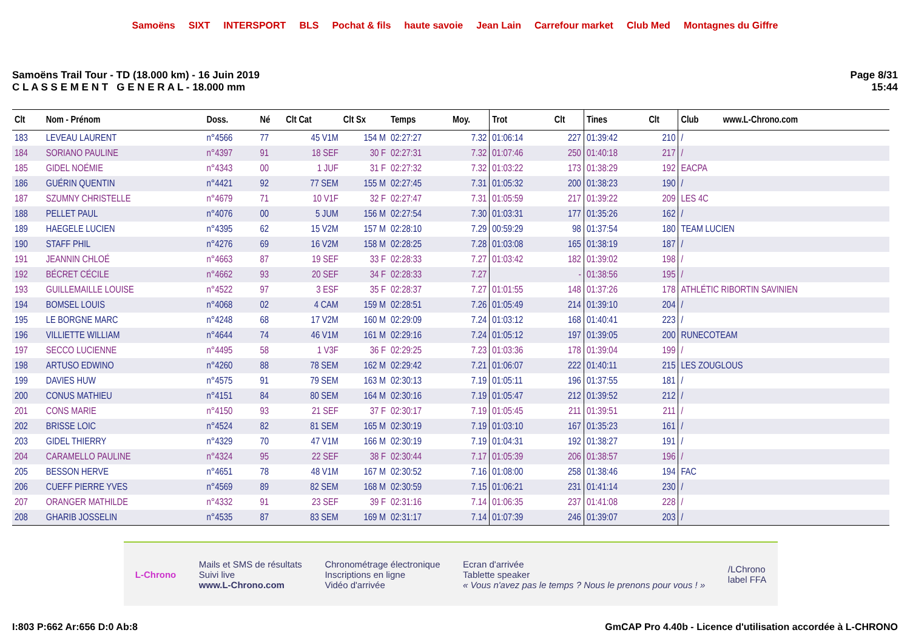Samoëns SIXT INTERSPORT BLS Pochat & fils haute savoie Jean Lain Carrefour market Club Med Montagnes du Giffre
Samoëns Trail Tour - TD (18.000 km) - 16 Juin 2019
C L A S S E M E N T G E N E R A L - 18.000 mm
Page 8/31
15:44
| Clt | Nom - Prénom | Doss. | Né | Clt Cat | Clt Sx | Temps | Moy. | Trot | Clt | Tines | Clt | Club www.L-Chrono.com |
| --- | --- | --- | --- | --- | --- | --- | --- | --- | --- | --- | --- | --- |
| 183 | LEVEAU LAURENT | n°4566 | 77 | 45 V1M | 154 M | 02:27:27 | 7.32 | 01:06:14 | 227 | 01:39:42 | 210 | / |
| 184 | SORIANO PAULINE | n°4397 | 91 | 18 SEF | 30 F | 02:27:31 | 7.32 | 01:07:46 | 250 | 01:40:18 | 217 | / |
| 185 | GIDEL NOÉMIE | n°4343 | 00 | 1 JUF | 31 F | 02:27:32 | 7.32 | 01:03:22 | 173 | 01:38:29 | 192 | EACPA |
| 186 | GUÉRIN QUENTIN | n°4421 | 92 | 77 SEM | 155 M | 02:27:45 | 7.31 | 01:05:32 | 200 | 01:38:23 | 190 | / |
| 187 | SZUMNY CHRISTELLE | n°4679 | 71 | 10 V1F | 32 F | 02:27:47 | 7.31 | 01:05:59 | 217 | 01:39:22 | 209 | LES 4C |
| 188 | PELLET PAUL | n°4076 | 00 | 5 JUM | 156 M | 02:27:54 | 7.30 | 01:03:31 | 177 | 01:35:26 | 162 | / |
| 189 | HAEGELE LUCIEN | n°4395 | 62 | 15 V2M | 157 M | 02:28:10 | 7.29 | 00:59:29 | 98 | 01:37:54 | 180 | TEAM LUCIEN |
| 190 | STAFF PHIL | n°4276 | 69 | 16 V2M | 158 M | 02:28:25 | 7.28 | 01:03:08 | 165 | 01:38:19 | 187 | / |
| 191 | JEANNIN CHLOÉ | n°4663 | 87 | 19 SEF | 33 F | 02:28:33 | 7.27 | 01:03:42 | 182 | 01:39:02 | 198 | / |
| 192 | BÉCRET CÉCILE | n°4662 | 93 | 20 SEF | 34 F | 02:28:33 | 7.27 | | - | 01:38:56 | 195 | / |
| 193 | GUILLEMAILLE LOUISE | n°4522 | 97 | 3 ESF | 35 F | 02:28:37 | 7.27 | 01:01:55 | 148 | 01:37:26 | 178 | ATHLÉTIC RIBORTIN SAVINIEN |
| 194 | BOMSEL LOUIS | n°4068 | 02 | 4 CAM | 159 M | 02:28:51 | 7.26 | 01:05:49 | 214 | 01:39:10 | 204 | / |
| 195 | LE BORGNE MARC | n°4248 | 68 | 17 V2M | 160 M | 02:29:09 | 7.24 | 01:03:12 | 168 | 01:40:41 | 223 | / |
| 196 | VILLIETTE WILLIAM | n°4644 | 74 | 46 V1M | 161 M | 02:29:16 | 7.24 | 01:05:12 | 197 | 01:39:05 | 200 | RUNECOTEAM |
| 197 | SECCO LUCIENNE | n°4495 | 58 | 1 V3F | 36 F | 02:29:25 | 7.23 | 01:03:36 | 178 | 01:39:04 | 199 | / |
| 198 | ARTUSO EDWINO | n°4260 | 88 | 78 SEM | 162 M | 02:29:42 | 7.21 | 01:06:07 | 222 | 01:40:11 | 215 | LES ZOUGLOUS |
| 199 | DAVIES HUW | n°4575 | 91 | 79 SEM | 163 M | 02:30:13 | 7.19 | 01:05:11 | 196 | 01:37:55 | 181 | / |
| 200 | CONUS MATHIEU | n°4151 | 84 | 80 SEM | 164 M | 02:30:16 | 7.19 | 01:05:47 | 212 | 01:39:52 | 212 | / |
| 201 | CONS MARIE | n°4150 | 93 | 21 SEF | 37 F | 02:30:17 | 7.19 | 01:05:45 | 211 | 01:39:51 | 211 | / |
| 202 | BRISSE LOIC | n°4524 | 82 | 81 SEM | 165 M | 02:30:19 | 7.19 | 01:03:10 | 167 | 01:35:23 | 161 | / |
| 203 | GIDEL THIERRY | n°4329 | 70 | 47 V1M | 166 M | 02:30:19 | 7.19 | 01:04:31 | 192 | 01:38:27 | 191 | / |
| 204 | CARAMELLO PAULINE | n°4324 | 95 | 22 SEF | 38 F | 02:30:44 | 7.17 | 01:05:39 | 206 | 01:38:57 | 196 | / |
| 205 | BESSON HERVE | n°4651 | 78 | 48 V1M | 167 M | 02:30:52 | 7.16 | 01:08:00 | 258 | 01:38:46 | 194 | FAC |
| 206 | CUEFF PIERRE YVES | n°4569 | 89 | 82 SEM | 168 M | 02:30:59 | 7.15 | 01:06:21 | 231 | 01:41:14 | 230 | / |
| 207 | ORANGER MATHILDE | n°4332 | 91 | 23 SEF | 39 F | 02:31:16 | 7.14 | 01:06:35 | 237 | 01:41:08 | 228 | / |
| 208 | GHARIB JOSSELIN | n°4535 | 87 | 83 SEM | 169 M | 02:31:17 | 7.14 | 01:07:39 | 246 | 01:39:07 | 203 | / |
L-Chrono
Mails et SMS de résultats
Suivi live
www.L-Chrono.com
Chronométrage électronique
Inscriptions en ligne
Vidéo d'arrivée
Ecran d'arrivée
Tablette speaker
« Vous n'avez pas le temps ? Nous le prenons pour vous ! »
/LChrono
label FFA
I:803 P:662 Ar:656 D:0 Ab:8 GmCAP Pro 4.40b - Licence d'utilisation accordée à L-CHRONO